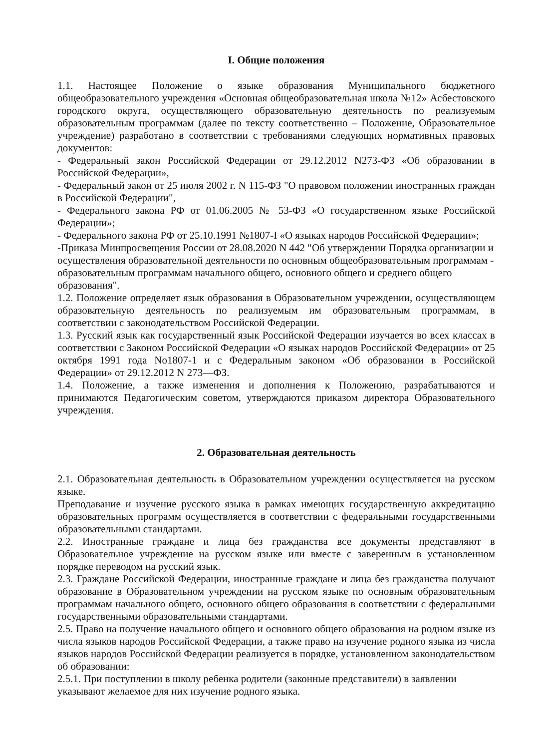I. Общие положения
1.1. Настоящее Положение о языке образования Муниципального бюджетного общеобразовательного учреждения «Основная общеобразовательная школа №12» Асбестовского городского округа, осуществляющего образовательную деятельность по реализуемым образовательным программам (далее по тексту соответственно – Положение, Образовательное учреждение) разработано в соответствии с требованиями следующих нормативных правовых документов:
- Федеральный закон Российской Федерации от 29.12.2012 N273-ФЗ «Об образовании в Российской Федерации»,
- Федеральный закон от 25 июля 2002 г. N 115-ФЗ "О правовом положении иностранных граждан в Российской Федерации",
- Федерального закона РФ от 01.06.2005 № 53-ФЗ «О государственном языке Российской Федерации»;
- Федерального закона РФ от 25.10.1991 №1807-I «О языках народов Российской Федерации»;
-Приказа Минпросвещения России от 28.08.2020 N 442 "Об утверждении Порядка организации и осуществления образовательной деятельности по основным общеобразовательным программам - образовательным программам начального общего, основного общего и среднего общего образования".
1.2. Положение определяет язык образования в Образовательном учреждении, осуществляющем образовательную деятельность по реализуемым им образовательным программам, в соответствии с законодательством Российской Федерации.
1.3. Русский язык как государственный язык Российской Федерации изучается во всех классах в соответствии с Законом Российской Федерации «О языках народов Российской Федерации» от 25 октября 1991 года No1807-1 и с Федеральным законом «Об образовании в Российской Федерации» от 29.12.2012 N 273—ФЗ.
1.4. Положение, а также изменения и дополнения к Положению, разрабатываются и принимаются Педагогическим советом, утверждаются приказом директора Образовательного учреждения.
2. Образовательная деятельность
2.1. Образовательная деятельность в Образовательном учреждении осуществляется на русском языке.
Преподавание и изучение русского языка в рамках имеющих государственную аккредитацию образовательных программ осуществляется в соответствии с федеральными государственными образовательными стандартами.
2.2. Иностранные граждане и лица без гражданства все документы представляют в Образовательное учреждение на русском языке или вместе с заверенным в установленном порядке переводом на русский язык.
2.3. Граждане Российской Федерации, иностранные граждане и лица без гражданства получают образование в Образовательном учреждении на русском языке по основным образовательным программам начального общего, основного общего образования в соответствии с федеральными государственными образовательными стандартами.
2.5. Право на получение начального общего и основного общего образования на родном языке из числа языков народов Российской Федерации, а также право на изучение родного языка из числа языков народов Российской Федерации реализуется в порядке, установленном законодательством об образовании:
2.5.1. При поступлении в школу ребенка родители (законные представители) в заявлении указывают желаемое для них изучение родного языка.